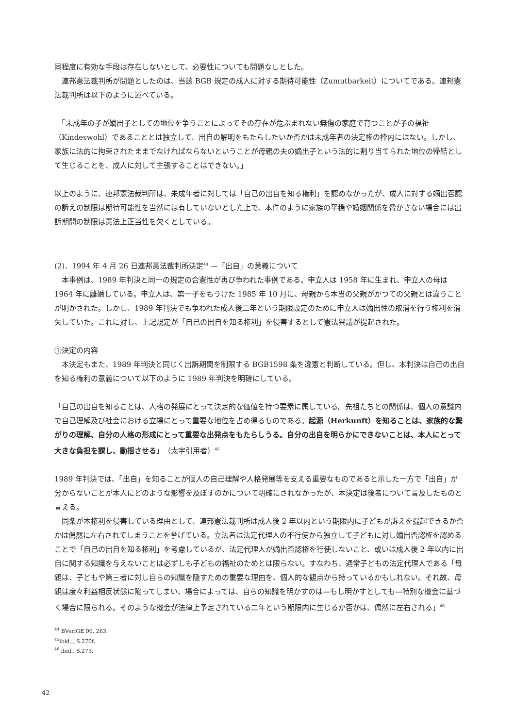同程度に有効な手段は存在しないとして、必要性についても問題なしとした。
　連邦憲法裁判所が問題としたのは、当該 BGB 規定の成人に対する期待可能性（Zumutbarkeit）についてである。連邦憲法裁判所は以下のように述べている。
　「未成年の子が嫡出子としての地位を争うことによってその存在が危ぶまれない無傷の家庭で育つことが子の福祉（Kindeswohl）であることとは独立して、出自の解明をもたらしたいか否かは未成年者の決定権の枠内にはない。しかし、家族に法的に拘束されたままでなければならないということが母親の夫の嫡出子という法的に割り当てられた地位の帰結として生じることを、成人に対して主張することはできない。」
以上のように、連邦憲法裁判所は、未成年者に対しては「自己の出自を知る権利」を認めなかったが、成人に対する嫡出否認の訴えの制限は期待可能性を当然には有していないとした上で、本件のように家族の平穏や婚姻関係を脅かさない場合には出訴期間の制限は憲法上正当性を欠くとしている。
(2)．1994 年 4 月 26 日連邦憲法裁判所決定<sup>44</sup> —「出自」の意義について
　本事例は、1989 年判決と同一の規定の合憲性が再び争われた事例である。申立人は 1958 年に生まれ、申立人の母は 1964 年に離婚している。申立人は、第一子をもうけた 1985 年 10 月に、母親から本当の父親がかつての父親とは違うことが明かされた。しかし、1989 年判決でも争われた成人後二年という期限設定のために申立人は嫡出性の取消を行う権利を消失していた。これに対し、上記規定が「自己の出自を知る権利」を侵害するとして憲法異議が提起された。
①決定の内容
　本決定もまた、1989 年判決と同じく出訴期間を制限する BGB1598 条を違憲と判断している。但し、本判決は自己の出自を知る権利の意義について以下のように 1989 年判決を明確にしている。
「自己の出自を知ることは、人格の発展にとって決定的な価値を持つ要素に属している。先祖たちとの関係は、個人の意識内で自己理解及び社会における立場にとって重要な地位を占め得るものである。起源（Herkunft）を知ることは、家族的な繋がりの理解、自分の人格の形成にとって重要な出発点をもたらしうる。自分の出自を明らかにできないことは、本人にとって大きな負担を課し、動揺させる」（太字引用者）<sup>45</sup>
1989 年判決では、「出自」を知ることが個人の自己理解や人格発展等を支える重要なものであると示した一方で「出自」が分からないことが本人にどのような影響を及ぼすのかについて明確にされなかったが、本決定は後者について言及したものと言える。
　同条が本権利を侵害している理由として、連邦憲法裁判所は成人後 2 年以内という期限内に子どもが訴えを提起できるか否かは偶然に左右されてしまうことを挙げている。立法者は法定代理人の不行使から独立して子どもに対し嫡出否認権を認めることで「自己の出自を知る権利」を考慮しているが、法定代理人が嫡出否認権を行使しないこと、或いは成人後 2 年以内に出自に関する知識を与えないことは必ずしも子どもの福祉のためとは限らない。すなわち、通常子どもの法定代理人である「母親は、子どもや第三者に対し自らの知識を隠すための重要な理由を、個人的な観点から持っているかもしれない。それ故、母親は度々利益相反状態に陥ってしまい、場合によっては、自らの知識を明かすのは—もし明かすとしても—特別な機会に基づく場合に限られる。そのような機会が法律上予定されている二年という期限内に生じるか否かは、偶然に左右される」<sup>46</sup>
<sup>44</sup> BVerfGE 90, 263.
<sup>45</sup> ibid.,, S.270f.
<sup>46</sup> ibid., S.273.
42